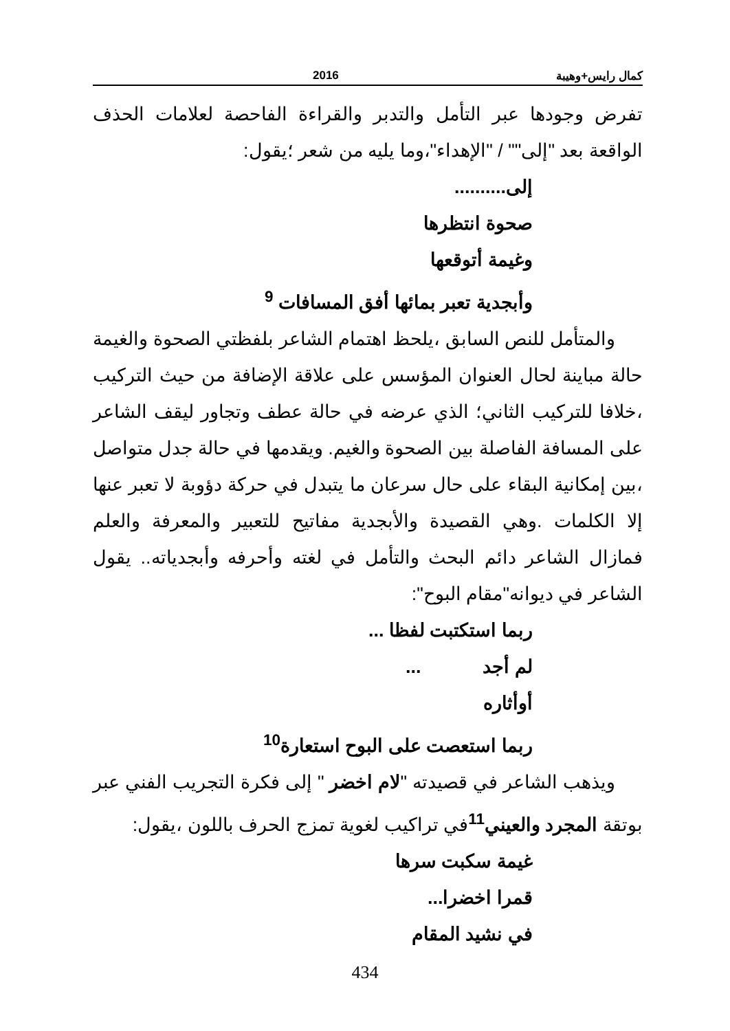كمال رايس+وهيبة 2016
تفرض وجودها عبر التأمل والتدبر والقراءة الفاحصة لعلامات الحذف الواقعة بعد "إلى"" / "الإهداء"،وما يليه من شعر ؛يقول:
إلى..........
صحوة انتظرها
وغيمة أتوقعها
وأبجدية تعبر بمائها أفق المسافات <sup>9</sup>
والمتأمل للنص السابق ،يلحظ اهتمام الشاعر بلفظتي الصحوة والغيمة حالة مباينة لحال العنوان المؤسس على علاقة الإضافة من حيث التركيب ،خلافا للتركيب الثاني؛ الذي عرضه في حالة عطف وتجاور ليقف الشاعر على المسافة الفاصلة بين الصحوة والغيم. ويقدمها في حالة جدل متواصل ،بين إمكانية البقاء على حال سرعان ما يتبدل في حركة دؤوبة لا تعبر عنها إلا الكلمات .وهي القصيدة والأبجدية مفاتيح للتعبير والمعرفة والعلم فمازال الشاعر دائم البحث والتأمل في لغته وأحرفه وأبجدياته.. يقول الشاعر في ديوانه"مقام البوح":
ربما استكتبت لفظا ...
لم أجد ...
أوأثاره
ربما استعصت على البوح استعارة<sup>10</sup>
ويذهب الشاعر في قصيدته "لام اخضر " إلى فكرة التجريب الفني عبر بوتقة المجرد والعيني<sup>11</sup>في تراكيب لغوية تمزج الحرف باللون ،يقول:
غيمة سكبت سرها
قمرا اخضرا...
في نشيد المقام
434